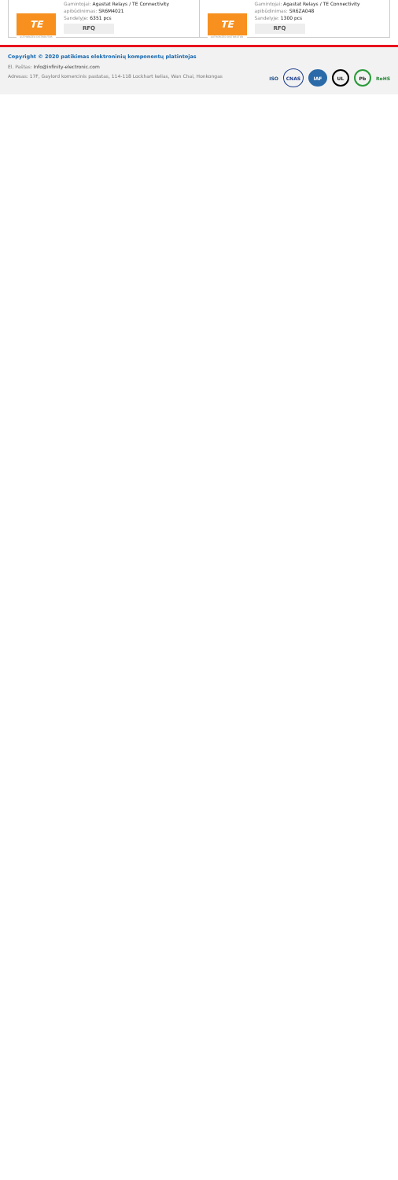TE
AUTHORIZED DISTRIBUTOR
Gamintojai: Agastat Relays / TE Connectivity
apibūdinimas: SR6M4021
Sandelyje: 6351 pcs
RFQ
TE
AUTHORIZED DISTRIBUTOR
Gamintojai: Agastat Relays / TE Connectivity
apibūdinimas: SR6ZA048
Sandelyje: 1300 pcs
RFQ
Copyright © 2020 patikimas elektroninių komponentų platintojas
El. Paštas: Info@infinity-electronic.com
Adresas: 17F, Gaylord komercinis pastatas, 114-118 Lockhart kelias, Wan Chai, Honkongas
ISO
CNAS IAF
UL Pb
RoHS